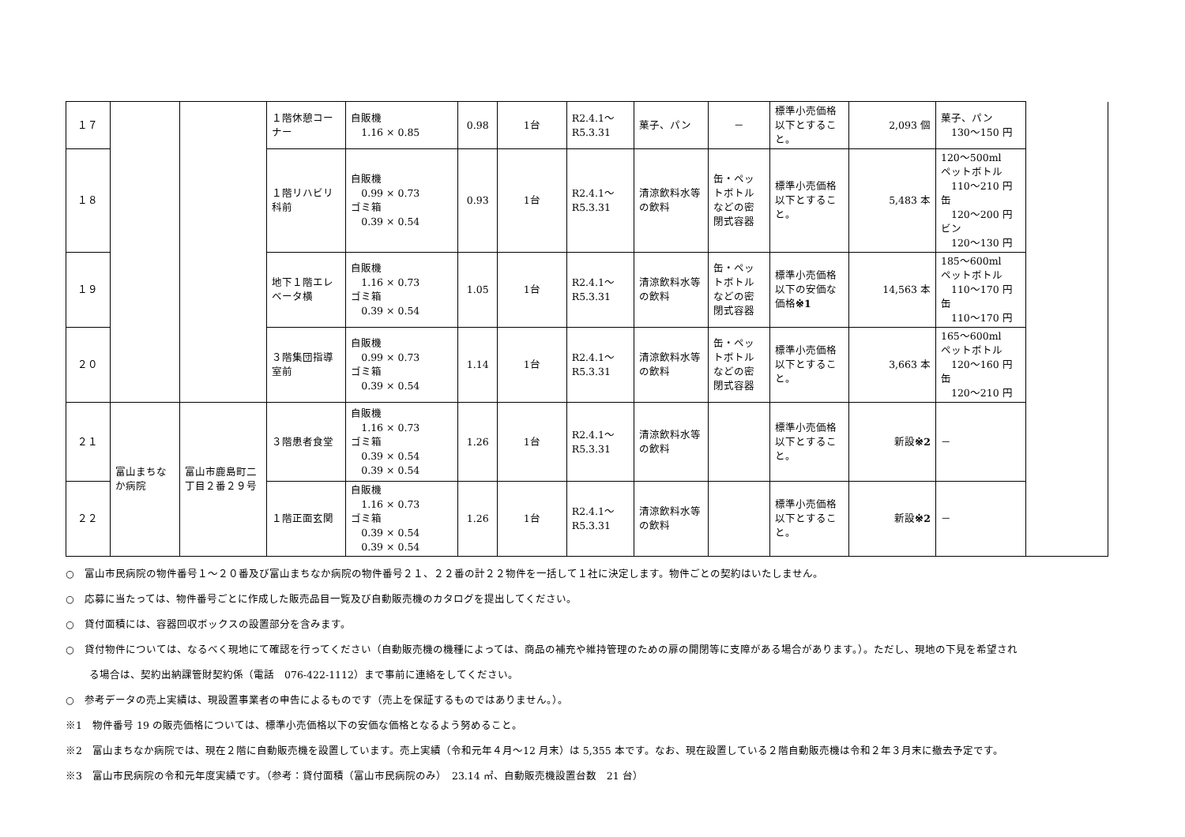| １７ | | | １階休憩コーナー | 自販機 1.16 × 0.85 | 0.98 | 1台 | R2.4.1～ R5.3.31 | 菓子、パン | － | 標準小売価格以下とすること。 | 2,093 個 | 菓子、パン 130～150 円 | |
| １８ | | | １階リハビリ科前 | 自販機 0.99 × 0.73 ゴミ箱 0.39 × 0.54 | 0.93 | 1台 | R2.4.1～ R5.3.31 | 清涼飲料水等の飲料 | 缶・ペットボトルなどの密閉式容器 | 標準小売価格以下とすること。 | 5,483 本 | 120～500ml ペットボトル 110～210 円 缶 120～200 円 ビン 120～130 円 | |
| １９ | | | 地下１階エレベータ横 | 自販機 1.16 × 0.73 ゴミ箱 0.39 × 0.54 | 1.05 | 1台 | R2.4.1～ R5.3.31 | 清涼飲料水等の飲料 | 缶・ペットボトルなどの密閉式容器 | 標準小売価格以下の安価な価格 ※1 | 14,563 本 | 185～600ml ペットボトル 110～170 円 缶 110～170 円 | |
| ２０ | | | ３階集団指導室前 | 自販機 0.99 × 0.73 ゴミ箱 0.39 × 0.54 | 1.14 | 1台 | R2.4.1～ R5.3.31 | 清涼飲料水等の飲料 | 缶・ペットボトルなどの密閉式容器 | 標準小売価格以下とすること。 | 3,663 本 | 165～600ml ペットボトル 120～160 円 缶 120～210 円 | |
| ２１ | 富山まちなか病院 | 富山市鹿島町二丁目２番２９号 | ３階患者食堂 | 自販機 1.16 × 0.73 ゴミ箱 0.39 × 0.54 0.39 × 0.54 | 1.26 | 1台 | R2.4.1～ R5.3.31 | 清涼飲料水等の飲料 | | 標準小売価格以下とすること。 | 新設 ※2 | － | |
| ２２ | | | １階正面玄関 | 自販機 1.16 × 0.73 ゴミ箱 0.39 × 0.54 0.39 × 0.54 | 1.26 | 1台 | R2.4.1～ R5.3.31 | 清涼飲料水等の飲料 | | 標準小売価格以下とすること。 | 新設 ※2 | － | |
○　富山市民病院の物件番号１～２０番及び富山まちなか病院の物件番号２１、２２番の計２２物件を一括して１社に決定します。物件ごとの契約はいたしません。
○　応募に当たっては、物件番号ごとに作成した販売品目一覧及び自動販売機のカタログを提出してください。
○　貸付面積には、容器回収ボックスの設置部分を含みます。
○　貸付物件については、なるべく現地にて確認を行ってください（自動販売機の機種によっては、商品の補充や維持管理のための扉の開閉等に支障がある場合があります。）。ただし、現地の下見を希望され
る場合は、契約出納課管財契約係（電話　076-422-1112）まで事前に連絡をしてください。
○　参考データの売上実績は、現設置事業者の申告によるものです（売上を保証するものではありません。）。
※1　物件番号 19 の販売価格については、標準小売価格以下の安価な価格となるよう努めること。
※2　富山まちなか病院では、現在２階に自動販売機を設置しています。売上実績（令和元年４月～12 月末）は 5,355 本です。なお、現在設置している２階自動販売機は令和２年３月末に撤去予定です。
※3　富山市民病院の令和元年度実績です。（参考：貸付面積（富山市民病院のみ）　23.14 ㎡、自動販売機設置台数　21 台）